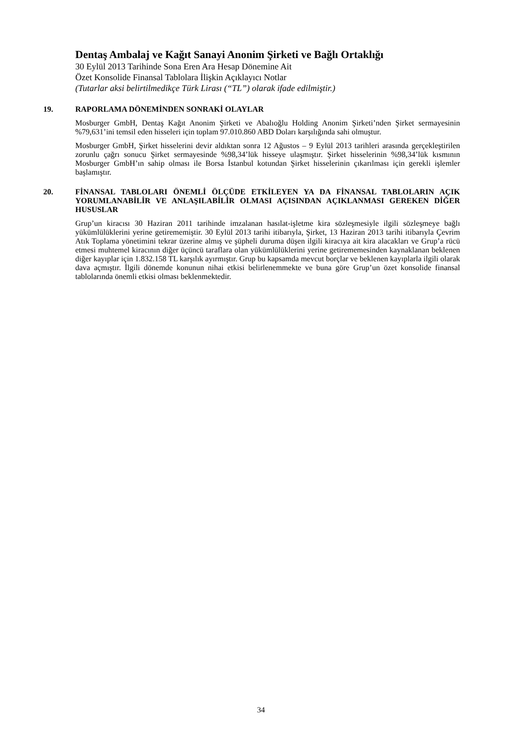Dentaş Ambalaj ve Kağıt Sanayi Anonim Şirketi ve Bağlı Ortaklığı
30 Eylül 2013 Tarihinde Sona Eren Ara Hesap Dönemine Ait
Özet Konsolide Finansal Tablolara İlişkin Açıklayıcı Notlar
(Tutarlar aksi belirtilmedikçe Türk Lirası (“TL”) olarak ifade edilmiştir.)
19. RAPORLAMA DÖNEMİNDEN SONRAKİ OLAYLAR
Mosburger GmbH, Dentaş Kağıt Anonim Şirketi ve Abalıoğlu Holding Anonim Şirketi’nden Şirket sermayesinin %79,631’ini temsil eden hisseleri için toplam 97.010.860 ABD Doları karşılığında sahi olmuştur.
Mosburger GmbH, Şirket hisselerini devir aldıktan sonra 12 Ağustos – 9 Eylül 2013 tarihleri arasında gerçekleştirilen zorunlu çağrı sonucu Şirket sermayesinde %98,34’lük hisseye ulaşmıştır. Şirket hisselerinin %98,34’lük kısmının Mosburger GmbH’ın sahip olması ile Borsa İstanbul kotundan Şirket hisselerinin çıkarılması için gerekli işlemler başlamıştır.
20. FİNANSAL TABLOLARI ÖNEMLİ ÖLÇÜDE ETKİLEYEN YA DA FİNANSAL TABLOLARIN AÇIK YORUMLANABİLİR VE ANLAŞILABİLİR OLMASI AÇISINDAN AÇIKLANMASI GEREKEN DİĞER HUSUSLAR
Grup’un kiracısı 30 Haziran 2011 tarihinde imzalanan hasılat-işletme kira sözleşmesiyle ilgili sözleşmeye bağlı yükümlülüklerini yerine getirememiştir. 30 Eylül 2013 tarihi itibarıyla, Şirket, 13 Haziran 2013 tarihi itibarıyla Çevrim Atık Toplama yönetimini tekrar üzerine almış ve şüpheli duruma düşen ilgili kiracıya ait kira alacakları ve Grup’a rücü etmesi muhtemel kiracının diğer üçüncü taraflara olan yükümlülüklerini yerine getirememesinden kaynaklanan beklenen diğer kayıplar için 1.832.158 TL karşılık ayırmıştır. Grup bu kapsamda mevcut borçlar ve beklenen kayıplarla ilgili olarak dava açmıştır. İlgili dönemde konunun nihai etkisi belirlenemmekte ve buna göre Grup’un özet konsolide finansal tablolarında önemli etkisi olması beklenmektedir.
34